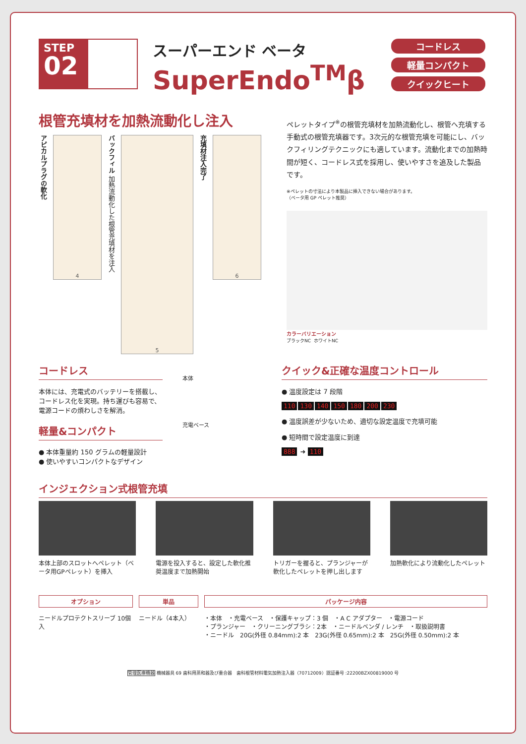STEP
02
スーパーエンド ベータ
SuperEndo<sup>TM</sup>β
コードレス
軽量コンパクト
クイックヒート
根管充填材を加熱流動化し注入
アピカルプラグの軟化
4
バックフィル 加熱流動化した根管充填材を注入
5
充填材注入完了
6
ペレットタイプ<sup>※</sup>の根管充填材を加熱流動化し、根管へ充填する手動式の根管充填器です。3次元的な根管充填を可能にし、バックフィリングテクニックにも適しています。流動化までの加熱時間が短く、コードレス式を採用し、使いやすさを追及した製品です。
※ペレットの寸法により本製品に挿入できない場合があります。
（ベータ用 GP ペレット推奨）
カラーバリエーション
ブラックNC ホワイトNC
コードレス
本体には、充電式のバッテリーを搭載し、コードレス化を実現。持ち運びも容易で、電源コードの煩わしさを解消。
軽量&コンパクト
● 本体重量約 150 グラムの軽量設計
● 使いやすいコンパクトなデザイン
本体
充電ベース
クイック&正確な温度コントロール
● 温度設定は 7 段階
110 130 140 150 180 200 230
● 温度誤差が少ないため、適切な設定温度で充填可能
● 短時間で設定温度に到達
888 ➜ 110
インジェクション式根管充填
本体上部のスロットへペレット（ベータ用GPペレット）を挿入
電源を投入すると、設定した軟化推奨温度まで加熱開始
トリガーを握ると、プランジャーが軟化したペレットを押し出します
加熱軟化により流動化したペレット
オプション
ニードルプロテクトスリーブ 10個入
単品
ニードル（4本入）
パッケージ内容
・本体　・充電ベース　・保護キャップ：3 個　・A C アダプター　・電源コード
・プランジャー　・クリーニングブラシ：2本　・ニードルベンダ / レンチ　・取扱説明書
・ニードル　20G(外径 0.84mm):2 本　23G(外径 0.65mm):2 本　25G(外径 0.50mm):2 本
管理医療機器 機械器具 69 歯科用蒸和器及び重合器　歯科根管材料電気加熱注入器（70712009）認証番号 :22200BZX00819000 号